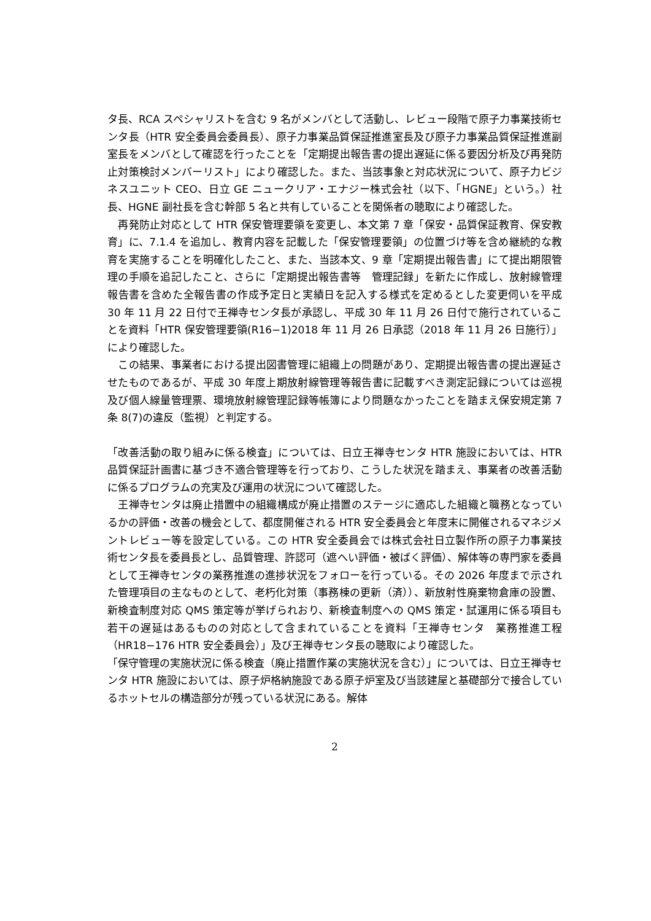タ長、RCA スペシャリストを含む 9 名がメンバとして活動し、レビュー段階で原子力事業技術センタ長（HTR 安全委員会委員長）、原子力事業品質保証推進室長及び原子力事業品質保証推進副室長をメンバとして確認を行ったことを「定期提出報告書の提出遅延に係る要因分析及び再発防止対策検討メンバーリスト」により確認した。また、当該事象と対応状況について、原子力ビジネスユニット CEO、日立 GE ニュークリア・エナジー株式会社（以下、「HGNE」という。）社長、HGNE 副社長を含む幹部 5 名と共有していることを関係者の聴取により確認した。
　再発防止対応として HTR 保安管理要領を変更し、本文第 7 章「保安・品質保証教育、保安教育」に、7.1.4 を追加し、教育内容を記載した「保安管理要領」の位置づけ等を含め継続的な教育を実施することを明確化したこと、また、当該本文、9 章「定期提出報告書」にて提出期限管理の手順を追記したこと、さらに「定期提出報告書等　管理記録」を新たに作成し、放射線管理報告書を含めた全報告書の作成予定日と実績日を記入する様式を定めるとした変更伺いを平成 30 年 11 月 22 日付で王禅寺センタ長が承認し、平成 30 年 11 月 26 日付で施行されていることを資料「HTR 保安管理要領(R16−1)2018 年 11 月 26 日承認（2018 年 11 月 26 日施行）」により確認した。
　この結果、事業者における提出図書管理に組織上の問題があり、定期提出報告書の提出遅延させたものであるが、平成 30 年度上期放射線管理等報告書に記載すべき測定記録については巡視及び個人線量管理票、環境放射線管理記録等帳簿により問題なかったことを踏まえ保安規定第 7 条 8(7)の違反（監視）と判定する。
「改善活動の取り組みに係る検査」については、日立王禅寺センタ HTR 施設においては、HTR 品質保証計画書に基づき不適合管理等を行っており、こうした状況を踏まえ、事業者の改善活動に係るプログラムの充実及び運用の状況について確認した。
　王禅寺センタは廃止措置中の組織構成が廃止措置のステージに適応した組織と職務となっているかの評価・改善の機会として、都度開催される HTR 安全委員会と年度末に開催されるマネジメントレビュー等を設定している。この HTR 安全委員会では株式会社日立製作所の原子力事業技術センタ長を委員長とし、品質管理、許認可（遮へい評価・被ばく評価）、解体等の専門家を委員として王禅寺センタの業務推進の進捗状況をフォローを行っている。その 2026 年度まで示された管理項目の主なものとして、老朽化対策（事務棟の更新（済））、新放射性廃棄物倉庫の設置、新検査制度対応 QMS 策定等が挙げられおり、新検査制度への QMS 策定・試運用に係る項目も若干の遅延はあるものの対応として含まれていることを資料「王禅寺センタ　業務推進工程（HR18−176 HTR 安全委員会）」及び王禅寺センタ長の聴取により確認した。
「保守管理の実施状況に係る検査（廃止措置作業の実施状況を含む）」については、日立王禅寺センタ HTR 施設においては、原子炉格納施設である原子炉室及び当該建屋と基礎部分で接合しているホットセルの構造部分が残っている状況にある。解体
2